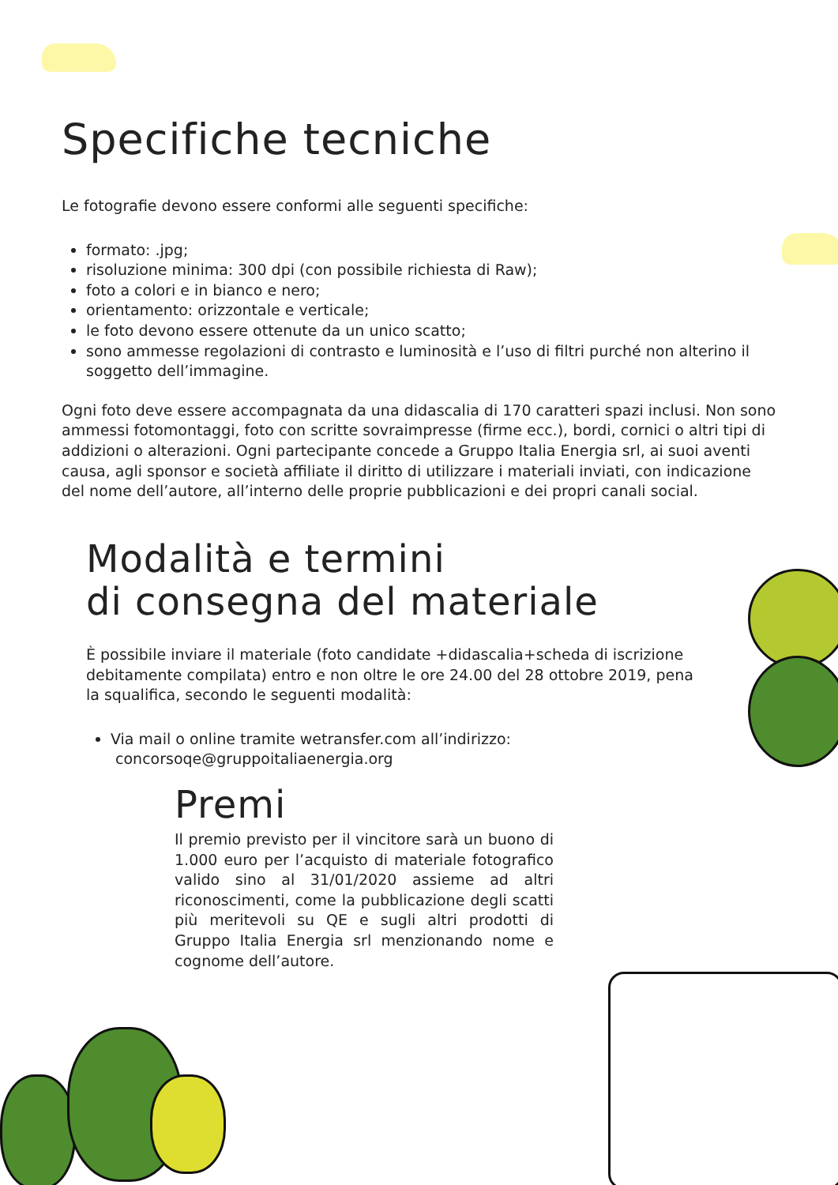Specifiche tecniche
Le fotografie devono essere conformi alle seguenti specifiche:
formato: .jpg;
risoluzione minima: 300 dpi (con possibile richiesta di Raw);
foto a colori e in bianco e nero;
orientamento: orizzontale e verticale;
le foto devono essere ottenute da un unico scatto;
sono ammesse regolazioni di contrasto e luminosità e l’uso di filtri purché non alterino il soggetto dell’immagine.
Ogni foto deve essere accompagnata da una didascalia di 170 caratteri spazi inclusi. Non sono ammessi fotomontaggi, foto con scritte sovraimpresse (firme ecc.), bordi, cornici o altri tipi di addizioni o alterazioni. Ogni partecipante concede a Gruppo Italia Energia srl, ai suoi aventi causa, agli sponsor e società affiliate il diritto di utilizzare i materiali inviati, con indicazione del nome dell’autore, all’interno delle proprie pubblicazioni e dei propri canali social.
Modalità e termini
di consegna del materiale
È possibile inviare il materiale (foto candidate +didascalia+scheda di iscrizione debitamente compilata) entro e non oltre le ore 24.00 del 28 ottobre 2019, pena la squalifica, secondo le seguenti modalità:
Via mail o online tramite wetransfer.com all’indirizzo:
concorsoqe@gruppoitaliaenergia.org
Premi
Il premio previsto per il vincitore sarà un buono di 1.000 euro per l’acquisto di materiale fotografico valido sino al 31/01/2020 assieme ad altri riconoscimenti, come la pubblicazione degli scatti più meritevoli su QE e sugli altri prodotti di Gruppo Italia Energia srl menzionando nome e cognome dell’autore.